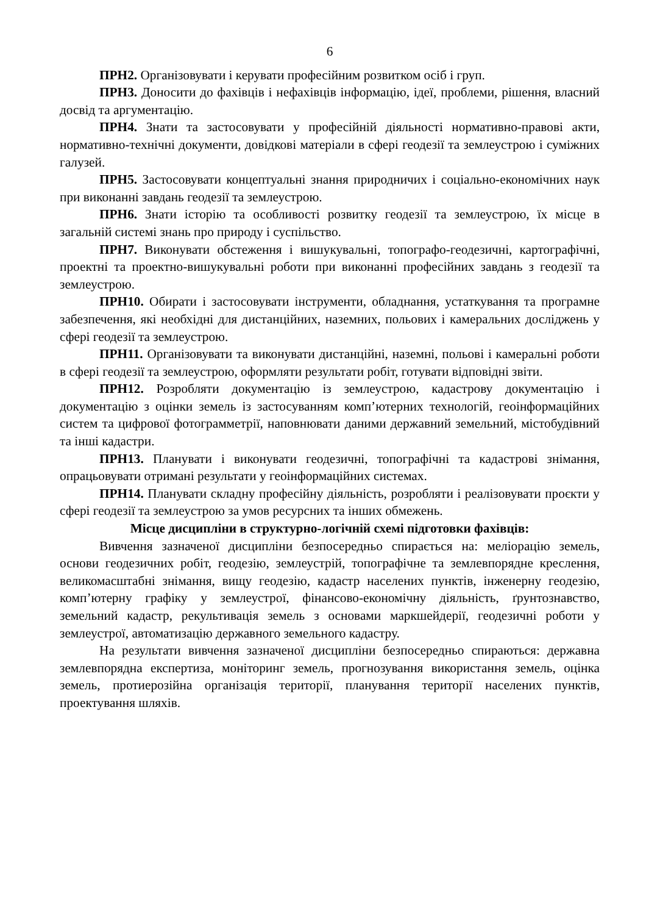6
ПРН2. Організовувати і керувати професійним розвитком осіб і груп.
ПРН3. Доносити до фахівців і нефахівців інформацію, ідеї, проблеми, рішення, власний досвід та аргументацію.
ПРН4. Знати та застосовувати у професійній діяльності нормативно-правові акти, нормативно-технічні документи, довідкові матеріали в сфері геодезії та землеустрою і суміжних галузей.
ПРН5. Застосовувати концептуальні знання природничих і соціально-економічних наук при виконанні завдань геодезії та землеустрою.
ПРН6. Знати історію та особливості розвитку геодезії та землеустрою, їх місце в загальній системі знань про природу і суспільство.
ПРН7. Виконувати обстеження і вишукувальні, топографо-геодезичні, картографічні, проектні та проектно-вишукувальні роботи при виконанні професійних завдань з геодезії та землеустрою.
ПРН10. Обирати і застосовувати інструменти, обладнання, устаткування та програмне забезпечення, які необхідні для дистанційних, наземних, польових і камеральних досліджень у сфері геодезії та землеустрою.
ПРН11. Організовувати та виконувати дистанційні, наземні, польові і камеральні роботи в сфері геодезії та землеустрою, оформляти результати робіт, готувати відповідні звіти.
ПРН12. Розробляти документацію із землеустрою, кадастрову документацію і документацію з оцінки земель із застосуванням комп’ютерних технологій, геоінформаційних систем та цифрової фотограмметрії, наповнювати даними державний земельний, містобудівний та інші кадастри.
ПРН13. Планувати і виконувати геодезичні, топографічні та кадастрові знімання, опрацьовувати отримані результати у геоінформаційних системах.
ПРН14. Планувати складну професійну діяльність, розробляти і реалізовувати проєкти у сфері геодезії та землеустрою за умов ресурсних та інших обмежень.
Місце дисципліни в структурно-логічній схемі підготовки фахівців:
Вивчення зазначеної дисципліни безпосередньо спирається на: меліорацію земель, основи геодезичних робіт, геодезію, землеустрій, топографічне та землевпорядне креслення, великомасштабні знімання, вищу геодезію, кадастр населених пунктів, інженерну геодезію, комп’ютерну графіку у землеустрої, фінансово-економічну діяльність, ґрунтознавство, земельний кадастр, рекультивація земель з основами маркшейдерії, геодезичні роботи у землеустрої, автоматизацію державного земельного кадастру.
На результати вивчення зазначеної дисципліни безпосередньо спираються: державна землевпорядна експертиза, моніторинг земель, прогнозування використання земель, оцінка земель, протиерозійна організація території, планування території населених пунктів, проектування шляхів.